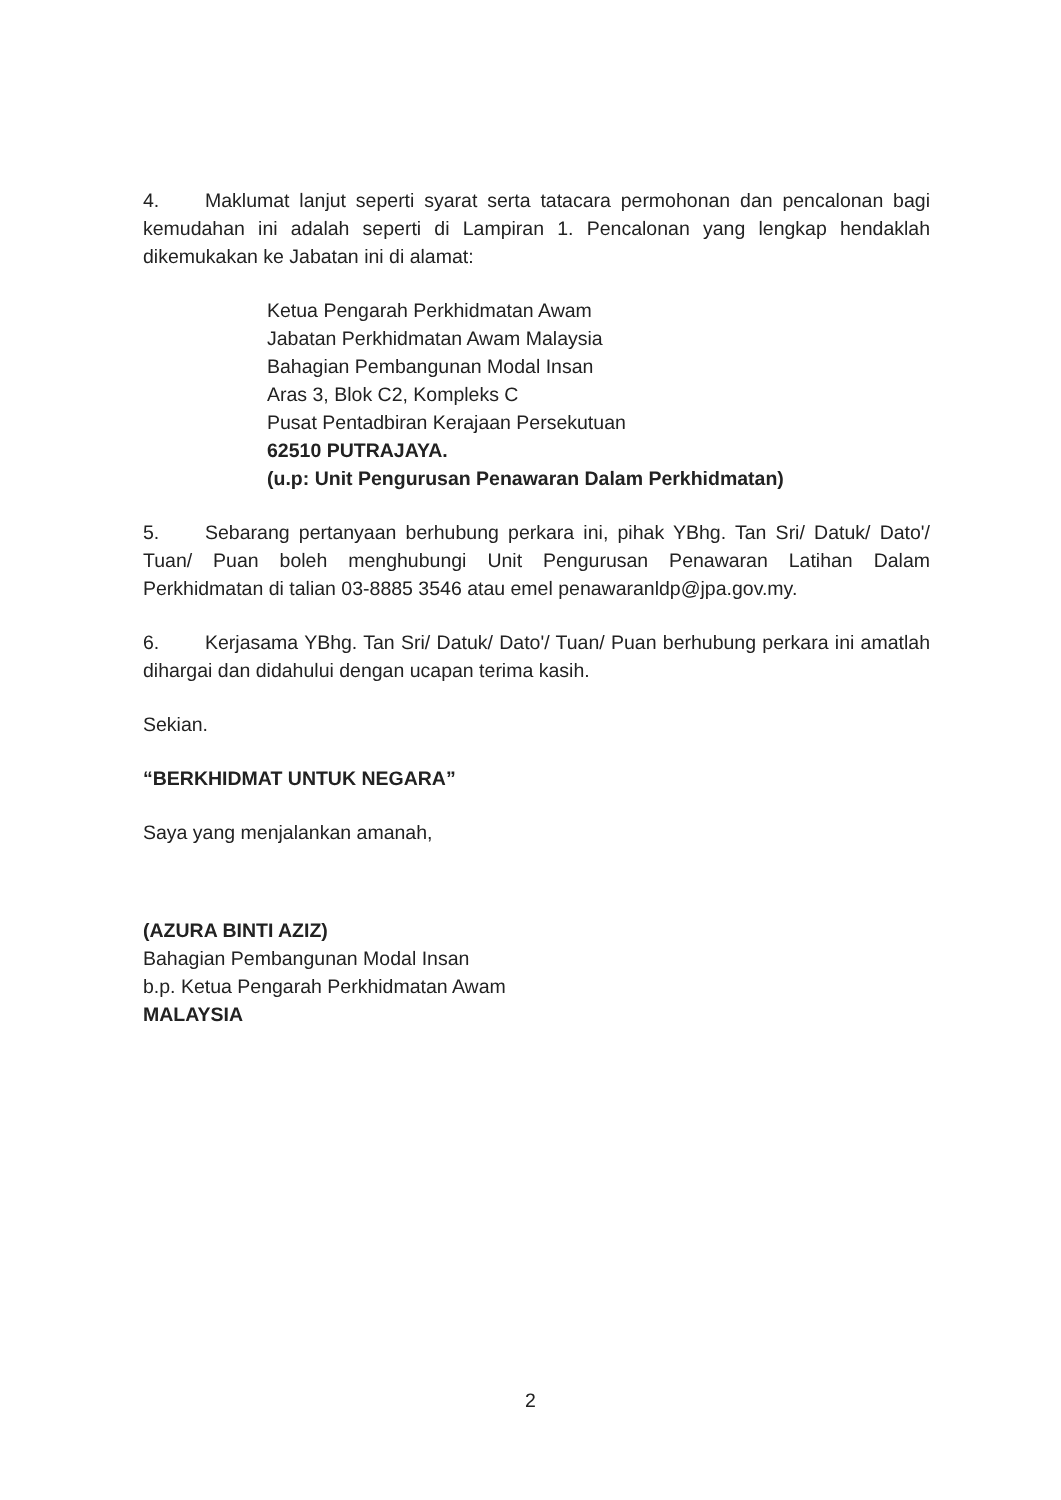4. Maklumat lanjut seperti syarat serta tatacara permohonan dan pencalonan bagi kemudahan ini adalah seperti di Lampiran 1. Pencalonan yang lengkap hendaklah dikemukakan ke Jabatan ini di alamat:
Ketua Pengarah Perkhidmatan Awam
Jabatan Perkhidmatan Awam Malaysia
Bahagian Pembangunan Modal Insan
Aras 3, Blok C2, Kompleks C
Pusat Pentadbiran Kerajaan Persekutuan
62510 PUTRAJAYA.
(u.p: Unit Pengurusan Penawaran Dalam Perkhidmatan)
5. Sebarang pertanyaan berhubung perkara ini, pihak YBhg. Tan Sri/ Datuk/ Dato'/ Tuan/ Puan boleh menghubungi Unit Pengurusan Penawaran Latihan Dalam Perkhidmatan di talian 03-8885 3546 atau emel penawaranldp@jpa.gov.my.
6. Kerjasama YBhg. Tan Sri/ Datuk/ Dato'/ Tuan/ Puan berhubung perkara ini amatlah dihargai dan didahului dengan ucapan terima kasih.
Sekian.
“BERKHIDMAT UNTUK NEGARA”
Saya yang menjalankan amanah,
(AZURA BINTI AZIZ)
Bahagian Pembangunan Modal Insan
b.p. Ketua Pengarah Perkhidmatan Awam
MALAYSIA
2